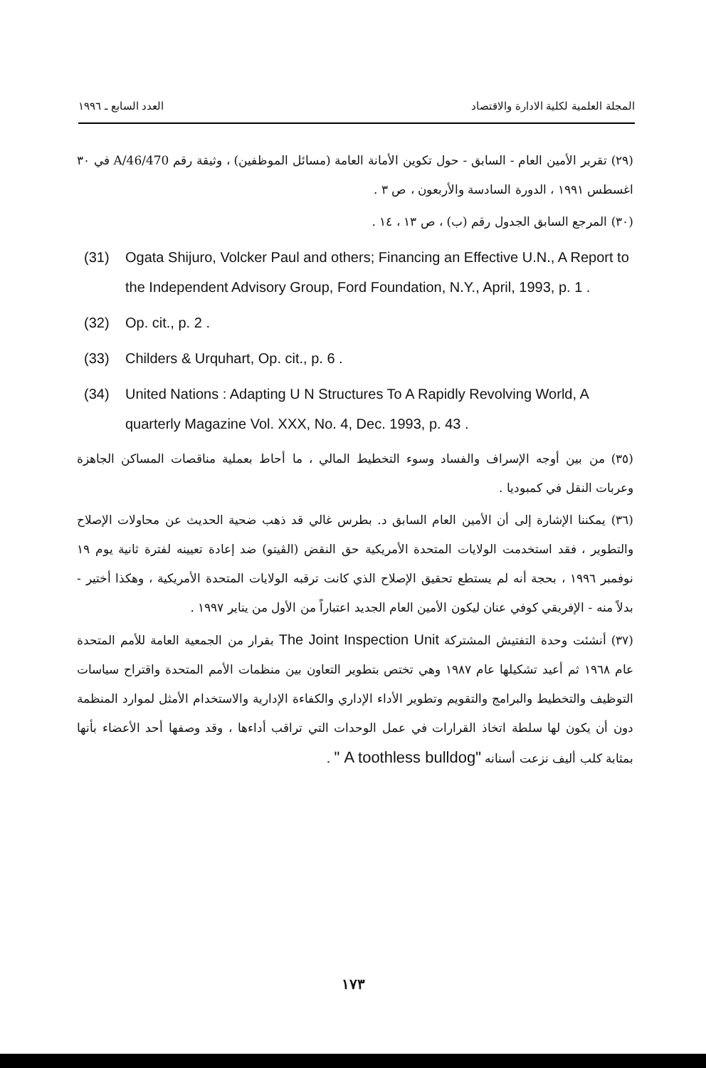المجلة العلمية لكلية الادارة والاقتصاد العدد السابع ـ ١٩٩٦
(٢٩) تقرير الأمين العام - السابق - حول تكوين الأمانة العامة (مسائل الموظفين) ، وثيقة رقم A/46/470 في ٣٠ اغسطس ١٩٩١ ، الدورة السادسة والأربعون ، ص ٣ .
(٣٠) المرجع السابق الجدول رقم (ب) ، ص ١٣ ، ١٤ .
(31) Ogata Shijuro, Volcker Paul and others; Financing an Effective U.N., A Report to the Independent Advisory Group, Ford Foundation, N.Y., April, 1993, p. 1 .
(32) Op. cit., p. 2 .
(33) Childers & Urquhart, Op. cit., p. 6 .
(34) United Nations : Adapting U N Structures To A Rapidly Revolving World, A quarterly Magazine Vol. XXX, No. 4, Dec. 1993, p. 43 .
(٣٥) من بين أوجه الإسراف والفساد وسوء التخطيط المالي ، ما أحاط بعملية مناقصات المساكن الجاهزة وعربات النقل في كمبوديا .
(٣٦) يمكننا الإشارة إلى أن الأمين العام السابق د. بطرس غالي قد ذهب ضحية الحديث عن محاولات الإصلاح والتطوير ، فقد استخدمت الولايات المتحدة الأمريكية حق النقض (الڤيتو) ضد إعادة تعيينه لفترة ثانية يوم ١٩ نوفمبر ١٩٩٦ ، بحجة أنه لم يستطع تحقيق الإصلاح الذي كانت ترقبه الولايات المتحدة الأمريكية ، وهكذا أختير - بدلاً منه - الإفريقي كوفي عنان ليكون الأمين العام الجديد اعتباراً من الأول من يناير ١٩٩٧ .
(٣٧) أنشئت وحدة التفتيش المشتركة The Joint Inspection Unit بقرار من الجمعية العامة للأمم المتحدة عام ١٩٦٨ ثم أعيد تشكيلها عام ١٩٨٧ وهي تختص بتطوير التعاون بين منظمات الأمم المتحدة واقتراح سياسات التوظيف والتخطيط والبرامج والتقويم وتطوير الأداء الإداري والكفاءة الإدارية والاستخدام الأمثل لموارد المنظمة دون أن يكون لها سلطة اتخاذ القرارات في عمل الوحدات التي تراقب أداءها ، وقد وصفها أحد الأعضاء بأنها بمثابة كلب أليف نزعت أسنانه " A toothless bulldog" .
١٧٣